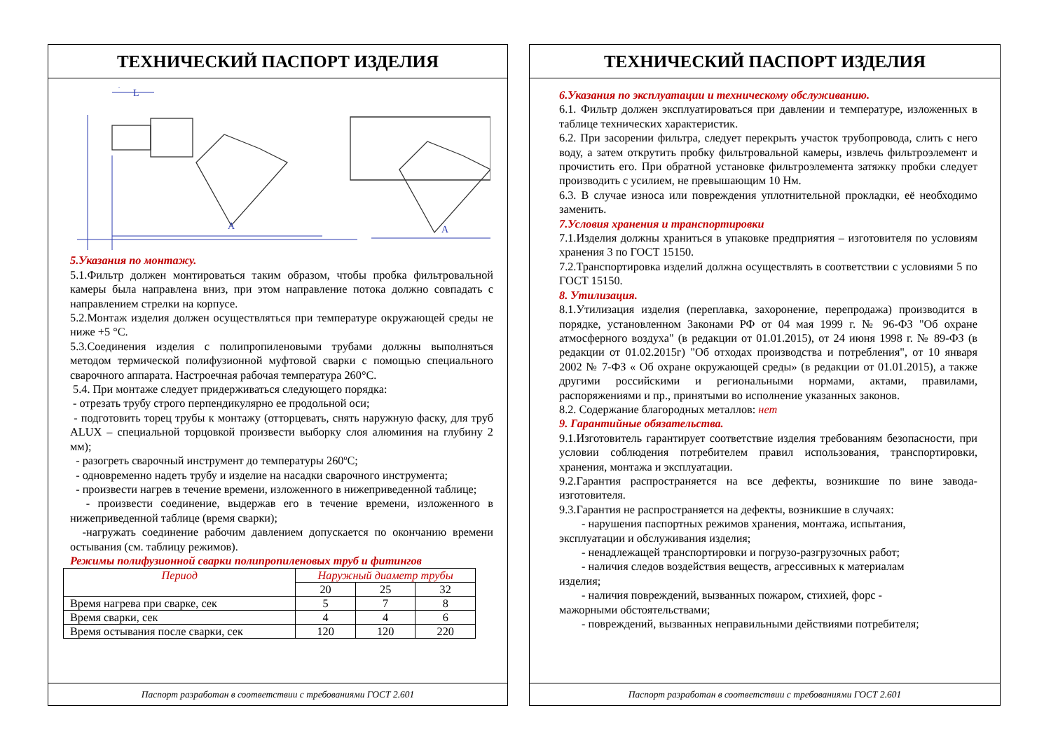ТЕХНИЧЕСКИЙ ПАСПОРТ ИЗДЕЛИЯ
A
A
L
5.Указания по монтажу.
5.1.Фильтр должен монтироваться таким образом, чтобы пробка фильтровальной камеры была направлена вниз, при этом направление потока должно совпадать с направлением стрелки на корпусе.
5.2.Монтаж изделия должен осуществляться при температуре окружающей среды не ниже +5 °C.
5.3.Соединения изделия с полипропиленовыми трубами должны выполняться методом термической полифузионной муфтовой сварки с помощью специального сварочного аппарата. Настроечная рабочая температура 260°С.
5.4. При монтаже следует придерживаться следующего порядка:
- отрезать трубу строго перпендикулярно ее продольной оси;
- подготовить торец трубы к монтажу (отторцевать, снять наружную фаску, для труб ALUX – специальной торцовкой произвести выборку слоя алюминия на глубину 2 мм);
- разогреть сварочный инструмент до температуры 260ºС;
- одновременно надеть трубу и изделие на насадки сварочного инструмента;
- произвести нагрев в течение времени, изложенного в нижеприведенной таблице;
- произвести соединение, выдержав его в течение времени, изложенного в нижеприведенной таблице (время сварки);
-нагружать соединение рабочим давлением допускается по окончанию времени остывания (см. таблицу режимов).
Режимы полифузионной сварки полипропиленовых труб и фитингов
| Период | Наружный диаметр трубы | | |
| | 20 | 25 | 32 |
| Время нагрева при сварке, сек | 5 | 7 | 8 |
| Время сварки, сек | 4 | 4 | 6 |
| Время остывания после сварки, сек | 120 | 120 | 220 |
Паспорт разработан в соответствии с требованиями ГОСТ 2.601
ТЕХНИЧЕСКИЙ ПАСПОРТ ИЗДЕЛИЯ
6.Указания по эксплуатации и техническому обслуживанию.
6.1. Фильтр должен эксплуатироваться при давлении и температуре, изложенных в таблице технических характеристик.
6.2. При засорении фильтра, следует перекрыть участок трубопровода, слить с него воду, а затем открутить пробку фильтровальной камеры, извлечь фильтроэлемент и прочистить его. При обратной установке фильтроэлемента затяжку пробки следует производить с усилием, не превышающим 10 Нм.
6.3. В случае износа или повреждения уплотнительной прокладки, её необходимо заменить.
7.Условия хранения и транспортировки
7.1.Изделия должны храниться в упаковке предприятия – изготовителя по условиям хранения 3 по ГОСТ 15150.
7.2.Транспортировка изделий должна осуществлять в соответствии с условиями 5 по ГОСТ 15150.
8. Утилизация.
8.1.Утилизация изделия (переплавка, захоронение, перепродажа) производится в порядке, установленном Законами РФ от 04 мая 1999 г. № 96-ФЗ "Об охране атмосферного воздуха" (в редакции от 01.01.2015), от 24 июня 1998 г. № 89-ФЗ (в редакции от 01.02.2015г) "Об отходах производства и потребления", от 10 января 2002 № 7-ФЗ « Об охране окружающей среды» (в редакции от 01.01.2015), а также другими российскими и региональными нормами, актами, правилами, распоряжениями и пр., принятыми во исполнение указанных законов.
8.2. Содержание благородных металлов: нет
9. Гарантийные обязательства.
9.1.Изготовитель гарантирует соответствие изделия требованиям безопасности, при условии соблюдения потребителем правил использования, транспортировки, хранения, монтажа и эксплуатации.
9.2.Гарантия распространяется на все дефекты, возникшие по вине завода-изготовителя.
9.3.Гарантия не распространяется на дефекты, возникшие в случаях:
- нарушения паспортных режимов хранения, монтажа, испытания,
эксплуатации и обслуживания изделия;
- ненадлежащей транспортировки и погрузо-разгрузочных работ;
- наличия следов воздействия веществ, агрессивных к материалам
изделия;
- наличия повреждений, вызванных пожаром, стихией, форс -
мажорными обстоятельствами;
- повреждений, вызванных неправильными действиями потребителя;
Паспорт разработан в соответствии с требованиями ГОСТ 2.601